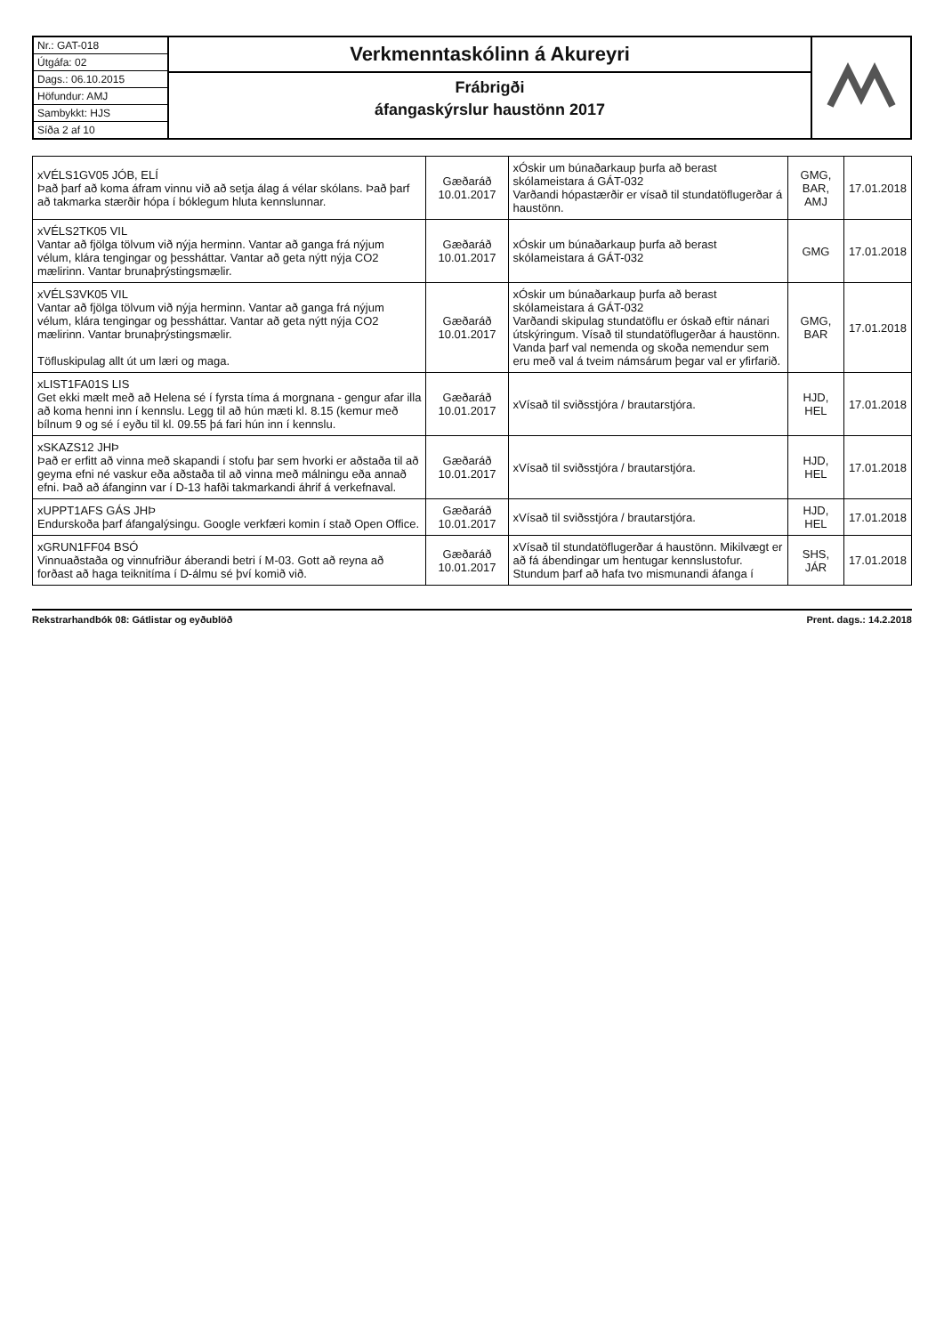Nr.: GAT-018
Útgáfa: 02
Dags.: 06.10.2015
Höfundur: AMJ
Sambykkt: HJS
Síða 2 af 10
Verkmenntaskólinn á Akureyri
Frábrigði
áfangaskýrslur haustönn 2017
| xVÉLS1GV05 JÓB, ELÍ Það þarf að koma áfram vinnu við að setja álag á vélar skólans. Það þarf að takmarka stærðir hópa í bóklegum hluta kennslunnar. | Gæðaráð 10.01.2017 | xÓskir um búnaðarkaup þurfa að berast skólameistara á GÁT-032 Varðandi hópastærðir er vísað til stundatöflugerðar á haustönn. | GMG, BAR, AMJ | 17.01.2018 |
| xVÉLS2TK05 VIL Vantar að fjölga tölvum við nýja herminn. Vantar að ganga frá nýjum vélum, klára tengingar og þessháttar. Vantar að geta nýtt nýja CO2 mælirinn. Vantar brunaþrýstingsmælir. | Gæðaráð 10.01.2017 | xÓskir um búnaðarkaup þurfa að berast skólameistara á GÁT-032 | GMG | 17.01.2018 |
| xVÉLS3VK05 VIL Vantar að fjölga tölvum við nýja herminn. Vantar að ganga frá nýjum vélum, klára tengingar og þessháttar. Vantar að geta nýtt nýja CO2 mælirinn. Vantar brunaþrýstingsmælir. Töfluskipulag allt út um læri og maga. | Gæðaráð 10.01.2017 | xÓskir um búnaðarkaup þurfa að berast skólameistara á GÁT-032 Varðandi skipulag stundatöflu er óskað eftir nánari útskýringum. Vísað til stundatöflugerðar á haustönn. Vanda þarf val nemenda og skoða nemendur sem eru með val á tveim námsárum þegar val er yfirfarið. | GMG, BAR | 17.01.2018 |
| xLIST1FA01S LIS Get ekki mælt með að Helena sé í fyrsta tíma á morgnana - gengur afar illa að koma henni inn í kennslu. Legg til að hún mæti kl. 8.15 (kemur með bílnum 9 og sé í eyðu til kl. 09.55 þá fari hún inn í kennslu. | Gæðaráð 10.01.2017 | xVísað til sviðsstjóra / brautarstjóra. | HJD, HEL | 17.01.2018 |
| xSKAZS12 JHÞ Það er erfitt að vinna með skapandi í stofu þar sem hvorki er aðstaða til að geyma efni né vaskur eða aðstaða til að vinna með málningu eða annað efni. Það að áfanginn var í D-13 hafði takmarkandi áhrif á verkefnaval. | Gæðaráð 10.01.2017 | xVísað til sviðsstjóra / brautarstjóra. | HJD, HEL | 17.01.2018 |
| xUPPT1AFS GÁS JHÞ Endurskoða þarf áfangalýsingu. Google verkfæri komin í stað Open Office. | Gæðaráð 10.01.2017 | xVísað til sviðsstjóra / brautarstjóra. | HJD, HEL | 17.01.2018 |
| xGRUN1FF04 BSÓ Vinnuaðstaða og vinnufriður áberandi betri í M-03. Gott að reyna að forðast að haga teiknitíma í D-álmu sé því komið við. | Gæðaráð 10.01.2017 | xVísað til stundatöflugerðar á haustönn. Mikilvægt er að fá ábendingar um hentugar kennslustofur. Stundum þarf að hafa tvo mismunandi áfanga í | SHS, JÁR | 17.01.2018 |
Rekstrarhandbók 08: Gátlistar og eyðublöð Prent. dags.: 14.2.2018